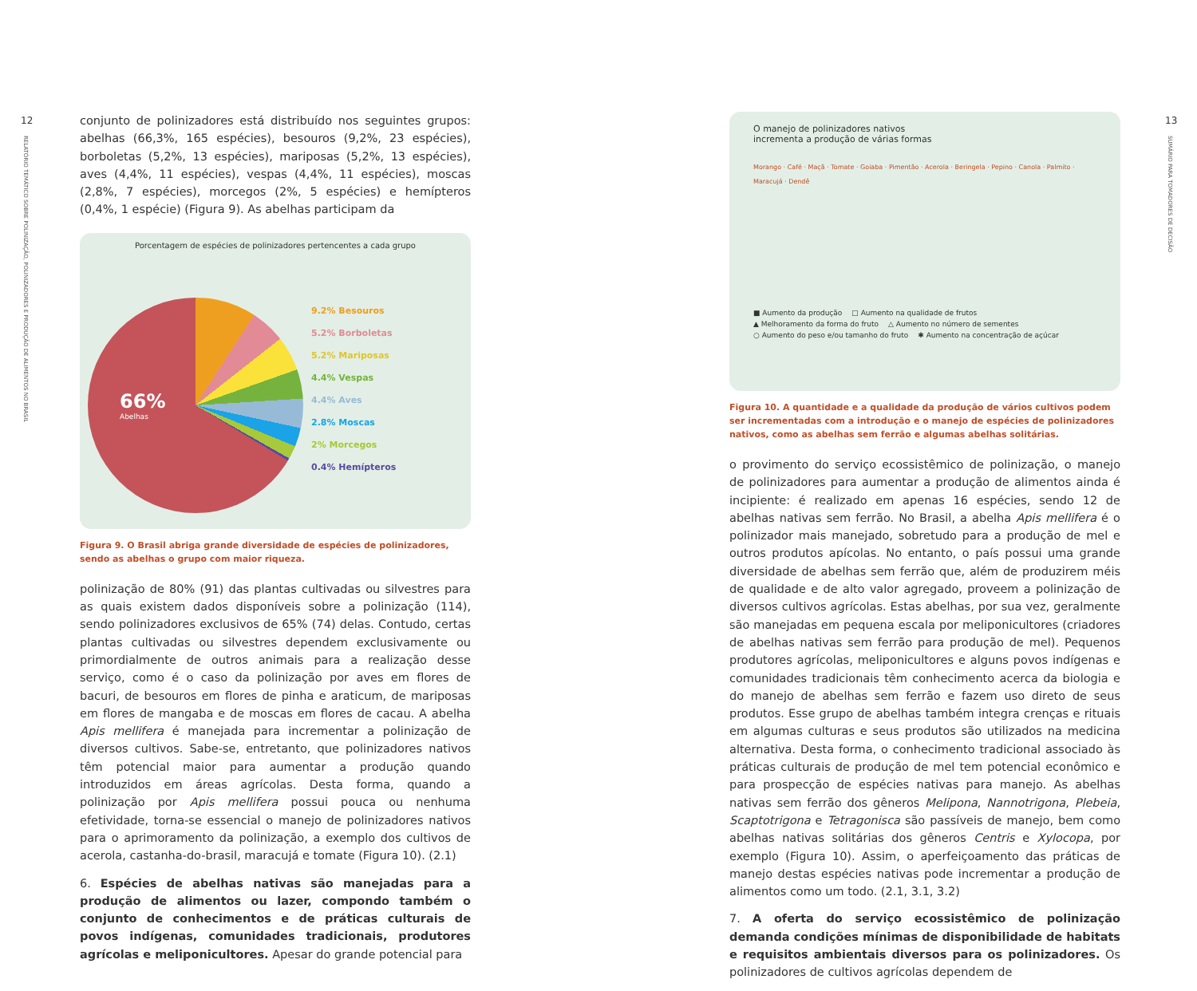12
RELATÓRIO TEMÁTICO SOBRE POLINIZAÇÃO, POLINIZADORES E PRODUÇÃO DE ALIMENTOS NO BRASIL
13
SUMÁRIO PARA TOMADORES DE DECISÃO
conjunto de polinizadores está distribuído nos seguintes grupos: abelhas (66,3%, 165 espécies), besouros (9,2%, 23 espécies), borboletas (5,2%, 13 espécies), mariposas (5,2%, 13 espécies), aves (4,4%, 11 espécies), vespas (4,4%, 11 espécies), moscas (2,8%, 7 espécies), morcegos (2%, 5 espécies) e hemípteros (0,4%, 1 espécie) (Figura 9). As abelhas participam da
Porcentagem de espécies de polinizadores pertencentes a cada grupo
66%
Abelhas
9.2% Besouros
5.2% Borboletas
5.2% Mariposas
4.4% Vespas
4.4% Aves
2.8% Moscas
2% Morcegos
0.4% Hemípteros
Figura 9. O Brasil abriga grande diversidade de espécies de polinizadores, sendo as abelhas o grupo com maior riqueza.
polinização de 80% (91) das plantas cultivadas ou silvestres para as quais existem dados disponíveis sobre a polinização (114), sendo polinizadores exclusivos de 65% (74) delas. Contudo, certas plantas cultivadas ou silvestres dependem exclusivamente ou primordialmente de outros animais para a realização desse serviço, como é o caso da polinização por aves em flores de bacuri, de besouros em flores de pinha e araticum, de mariposas em flores de mangaba e de moscas em flores de cacau. A abelha Apis mellifera é manejada para incrementar a polinização de diversos cultivos. Sabe-se, entretanto, que polinizadores nativos têm potencial maior para aumentar a produção quando introduzidos em áreas agrícolas. Desta forma, quando a polinização por Apis mellifera possui pouca ou nenhuma efetividade, torna-se essencial o manejo de polinizadores nativos para o aprimoramento da polinização, a exemplo dos cultivos de acerola, castanha-do-brasil, maracujá e tomate (Figura 10). (2.1)
6. Espécies de abelhas nativas são manejadas para a produção de alimentos ou lazer, compondo também o conjunto de conhecimentos e de práticas culturais de povos indígenas, comunidades tradicionais, produtores agrícolas e meliponicultores. Apesar do grande potencial para
O manejo de polinizadores nativos
incrementa a produção de várias formas
Morango · Café · Maçã · Tomate · Goiaba · Pimentão · Acerola · Beringela · Pepino · Canola · Palmito · Maracujá · Dendê
■ Aumento da produção □ Aumento na qualidade de frutos ▲ Melhoramento da forma do fruto △ Aumento no número de sementes ○ Aumento do peso e/ou tamanho do fruto ✱ Aumento na concentração de açúcar
Figura 10. A quantidade e a qualidade da produção de vários cultivos podem ser incrementadas com a introdução e o manejo de espécies de polinizadores nativos, como as abelhas sem ferrão e algumas abelhas solitárias.
o provimento do serviço ecossistêmico de polinização, o manejo de polinizadores para aumentar a produção de alimentos ainda é incipiente: é realizado em apenas 16 espécies, sendo 12 de abelhas nativas sem ferrão. No Brasil, a abelha Apis mellifera é o polinizador mais manejado, sobretudo para a produção de mel e outros produtos apícolas. No entanto, o país possui uma grande diversidade de abelhas sem ferrão que, além de produzirem méis de qualidade e de alto valor agregado, proveem a polinização de diversos cultivos agrícolas. Estas abelhas, por sua vez, geralmente são manejadas em pequena escala por meliponicultores (criadores de abelhas nativas sem ferrão para produção de mel). Pequenos produtores agrícolas, meliponicultores e alguns povos indígenas e comunidades tradicionais têm conhecimento acerca da biologia e do manejo de abelhas sem ferrão e fazem uso direto de seus produtos. Esse grupo de abelhas também integra crenças e rituais em algumas culturas e seus produtos são utilizados na medicina alternativa. Desta forma, o conhecimento tradicional associado às práticas culturais de produção de mel tem potencial econômico e para prospecção de espécies nativas para manejo. As abelhas nativas sem ferrão dos gêneros Melipona, Nannotrigona, Plebeia, Scaptotrigona e Tetragonisca são passíveis de manejo, bem como abelhas nativas solitárias dos gêneros Centris e Xylocopa, por exemplo (Figura 10). Assim, o aperfeiçoamento das práticas de manejo destas espécies nativas pode incrementar a produção de alimentos como um todo. (2.1, 3.1, 3.2)
7. A oferta do serviço ecossistêmico de polinização demanda condições mínimas de disponibilidade de habitats e requisitos ambientais diversos para os polinizadores. Os polinizadores de cultivos agrícolas dependem de